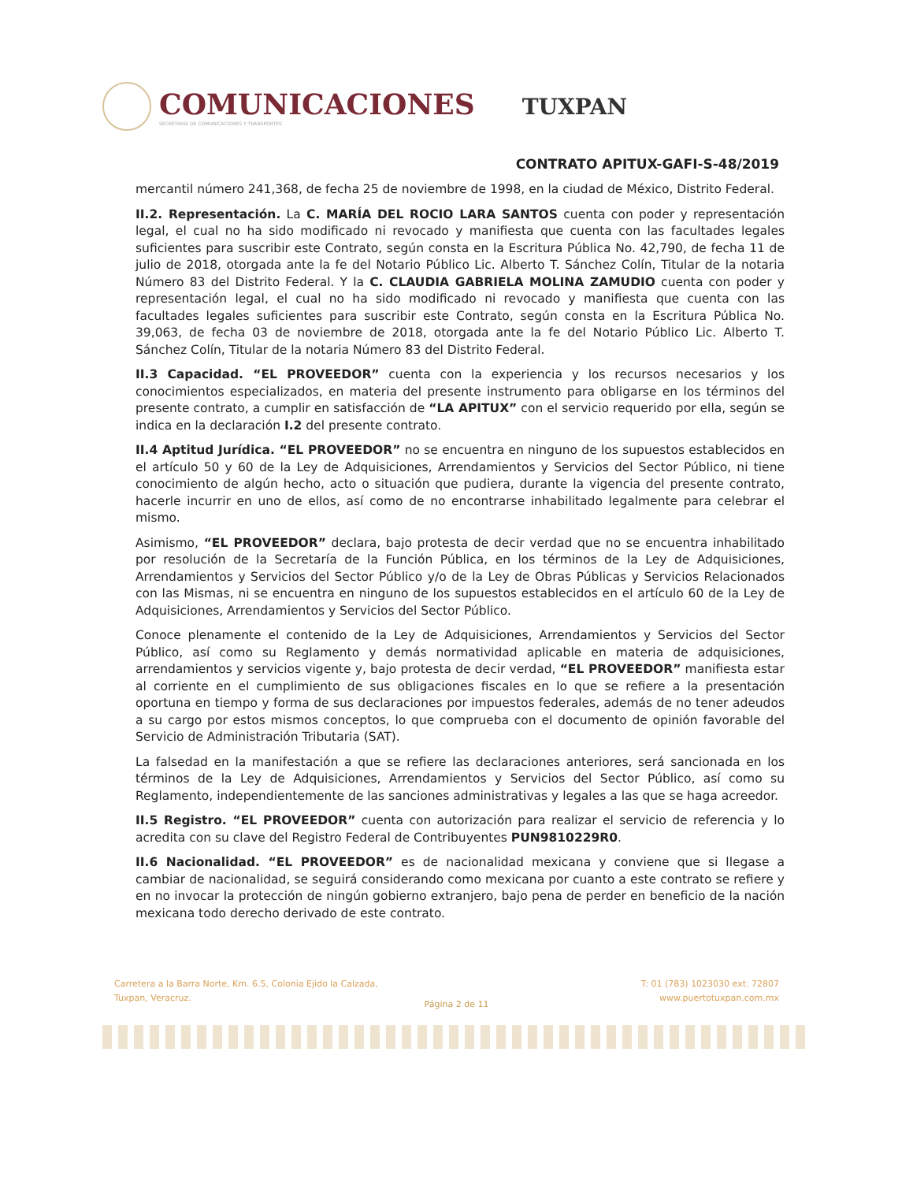COMUNICACIONES
SECRETARÍA DE COMUNICACIONES Y TRANSPORTES
TUXPAN
CONTRATO APITUX-GAFI-S-48/2019
mercantil número 241,368, de fecha 25 de noviembre de 1998, en la ciudad de México, Distrito Federal.
II.2. Representación. La C. MARÍA DEL ROCIO LARA SANTOS cuenta con poder y representación legal, el cual no ha sido modificado ni revocado y manifiesta que cuenta con las facultades legales suficientes para suscribir este Contrato, según consta en la Escritura Pública No. 42,790, de fecha 11 de julio de 2018, otorgada ante la fe del Notario Público Lic. Alberto T. Sánchez Colín, Titular de la notaria Número 83 del Distrito Federal. Y la C. CLAUDIA GABRIELA MOLINA ZAMUDIO cuenta con poder y representación legal, el cual no ha sido modificado ni revocado y manifiesta que cuenta con las facultades legales suficientes para suscribir este Contrato, según consta en la Escritura Pública No. 39,063, de fecha 03 de noviembre de 2018, otorgada ante la fe del Notario Público Lic. Alberto T. Sánchez Colín, Titular de la notaria Número 83 del Distrito Federal.
II.3 Capacidad. “EL PROVEEDOR” cuenta con la experiencia y los recursos necesarios y los conocimientos especializados, en materia del presente instrumento para obligarse en los términos del presente contrato, a cumplir en satisfacción de “LA APITUX” con el servicio requerido por ella, según se indica en la declaración I.2 del presente contrato.
II.4 Aptitud Jurídica. “EL PROVEEDOR” no se encuentra en ninguno de los supuestos establecidos en el artículo 50 y 60 de la Ley de Adquisiciones, Arrendamientos y Servicios del Sector Público, ni tiene conocimiento de algún hecho, acto o situación que pudiera, durante la vigencia del presente contrato, hacerle incurrir en uno de ellos, así como de no encontrarse inhabilitado legalmente para celebrar el mismo.
Asimismo, “EL PROVEEDOR” declara, bajo protesta de decir verdad que no se encuentra inhabilitado por resolución de la Secretaría de la Función Pública, en los términos de la Ley de Adquisiciones, Arrendamientos y Servicios del Sector Público y/o de la Ley de Obras Públicas y Servicios Relacionados con las Mismas, ni se encuentra en ninguno de los supuestos establecidos en el artículo 60 de la Ley de Adquisiciones, Arrendamientos y Servicios del Sector Público.
Conoce plenamente el contenido de la Ley de Adquisiciones, Arrendamientos y Servicios del Sector Público, así como su Reglamento y demás normatividad aplicable en materia de adquisiciones, arrendamientos y servicios vigente y, bajo protesta de decir verdad, “EL PROVEEDOR” manifiesta estar al corriente en el cumplimiento de sus obligaciones fiscales en lo que se refiere a la presentación oportuna en tiempo y forma de sus declaraciones por impuestos federales, además de no tener adeudos a su cargo por estos mismos conceptos, lo que comprueba con el documento de opinión favorable del Servicio de Administración Tributaria (SAT).
La falsedad en la manifestación a que se refiere las declaraciones anteriores, será sancionada en los términos de la Ley de Adquisiciones, Arrendamientos y Servicios del Sector Público, así como su Reglamento, independientemente de las sanciones administrativas y legales a las que se haga acreedor.
II.5 Registro. “EL PROVEEDOR” cuenta con autorización para realizar el servicio de referencia y lo acredita con su clave del Registro Federal de Contribuyentes PUN9810229R0.
II.6 Nacionalidad. “EL PROVEEDOR” es de nacionalidad mexicana y conviene que si llegase a cambiar de nacionalidad, se seguirá considerando como mexicana por cuanto a este contrato se refiere y en no invocar la protección de ningún gobierno extranjero, bajo pena de perder en beneficio de la nación mexicana todo derecho derivado de este contrato.
Carretera a la Barra Norte, Km. 6.5, Colonia Ejido la Calzada,
Tuxpan, Veracruz.
T: 01 (783) 1023030 ext. 72807
www.puertotuxpan.com.mx
Página 2 de 11